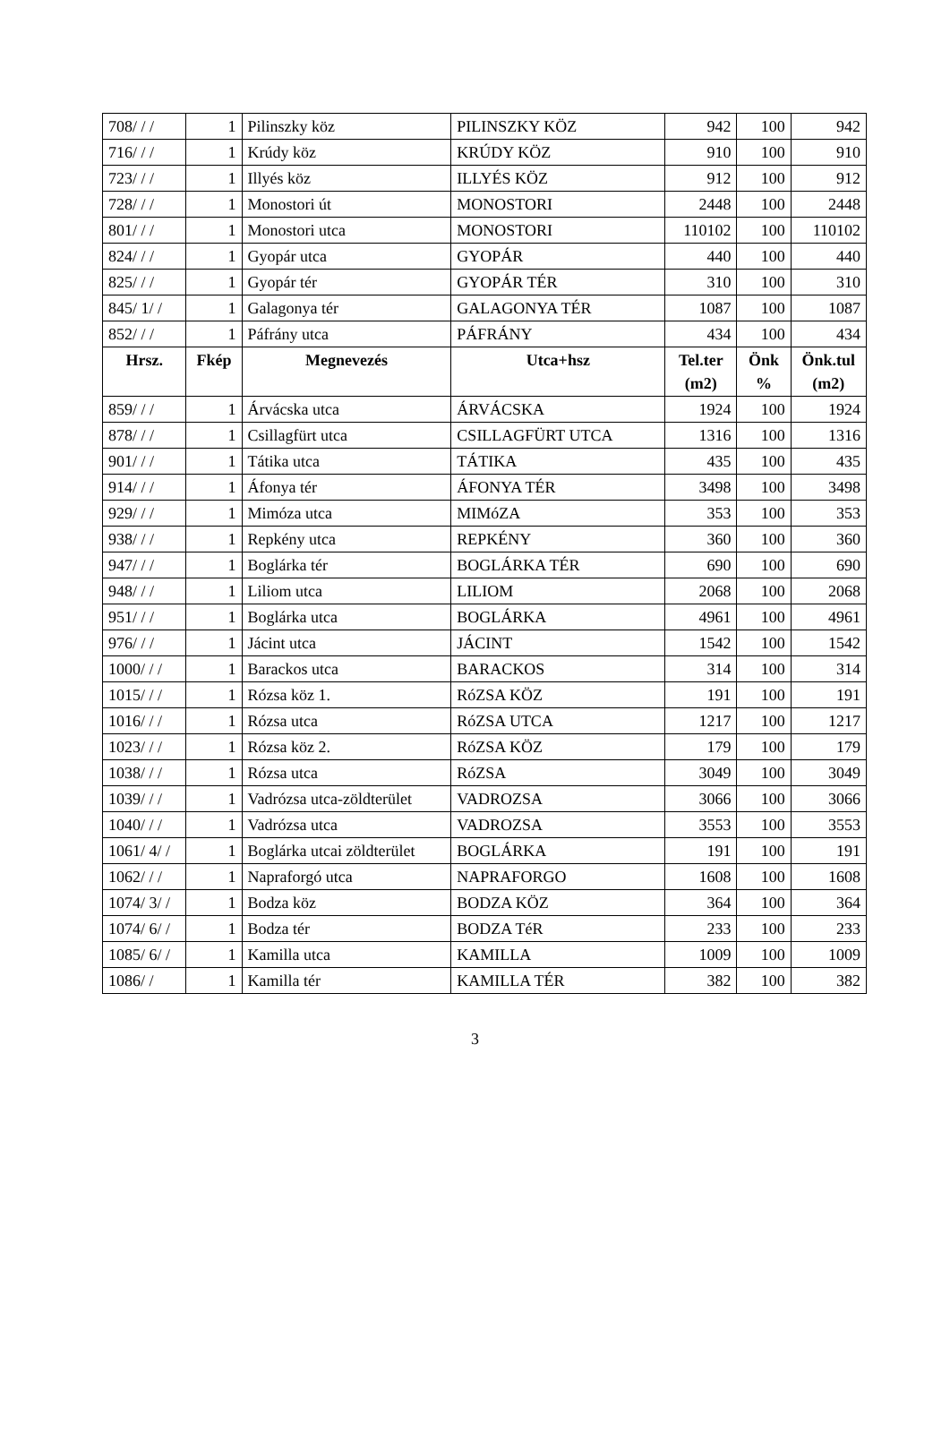| 708/ / / | 1 | Pilinszky köz | PILINSZKY KÖZ | 942 | 100 | 942 |
| 716/ / / | 1 | Krúdy köz | KRÚDY KÖZ | 910 | 100 | 910 |
| 723/ / / | 1 | Illyés köz | ILLYÉS KÖZ | 912 | 100 | 912 |
| 728/ / / | 1 | Monostori út | MONOSTORI | 2448 | 100 | 2448 |
| 801/ / / | 1 | Monostori utca | MONOSTORI | 110102 | 100 | 110102 |
| 824/ / / | 1 | Gyopár utca | GYOPÁR | 440 | 100 | 440 |
| 825/ / / | 1 | Gyopár tér | GYOPÁR TÉR | 310 | 100 | 310 |
| 845/ 1/ / | 1 | Galagonya tér | GALAGONYA TÉR | 1087 | 100 | 1087 |
| 852/ / / | 1 | Páfrány utca | PÁFRÁNY | 434 | 100 | 434 |
| Hrsz. | Fkép | Megnevezés | Utca+hsz | Tel.ter (m2) | Önk % | Önk.tul (m2) |
| 859/ / / | 1 | Árvácska utca | ÁRVÁCSKA | 1924 | 100 | 1924 |
| 878/ / / | 1 | Csillagfürt utca | CSILLAGFÜRT UTCA | 1316 | 100 | 1316 |
| 901/ / / | 1 | Tátika utca | TÁTIKA | 435 | 100 | 435 |
| 914/ / / | 1 | Áfonya tér | ÁFONYA TÉR | 3498 | 100 | 3498 |
| 929/ / / | 1 | Mimóza utca | MIMóZA | 353 | 100 | 353 |
| 938/ / / | 1 | Repkény utca | REPKÉNY | 360 | 100 | 360 |
| 947/ / / | 1 | Boglárka tér | BOGLÁRKA TÉR | 690 | 100 | 690 |
| 948/ / / | 1 | Liliom utca | LILIOM | 2068 | 100 | 2068 |
| 951/ / / | 1 | Boglárka utca | BOGLÁRKA | 4961 | 100 | 4961 |
| 976/ / / | 1 | Jácint utca | JÁCINT | 1542 | 100 | 1542 |
| 1000/ / / | 1 | Barackos utca | BARACKOS | 314 | 100 | 314 |
| 1015/ / / | 1 | Rózsa köz 1. | RóZSA KÖZ | 191 | 100 | 191 |
| 1016/ / / | 1 | Rózsa utca | RóZSA UTCA | 1217 | 100 | 1217 |
| 1023/ / / | 1 | Rózsa köz 2. | RóZSA KÖZ | 179 | 100 | 179 |
| 1038/ / / | 1 | Rózsa utca | RóZSA | 3049 | 100 | 3049 |
| 1039/ / / | 1 | Vadrózsa utca-zöldterület | VADROZSA | 3066 | 100 | 3066 |
| 1040/ / / | 1 | Vadrózsa utca | VADROZSA | 3553 | 100 | 3553 |
| 1061/ 4/ / | 1 | Boglárka utcai zöldterület | BOGLÁRKA | 191 | 100 | 191 |
| 1062/ / / | 1 | Napraforgó utca | NAPRAFORGO | 1608 | 100 | 1608 |
| 1074/ 3/ / | 1 | Bodza köz | BODZA KÖZ | 364 | 100 | 364 |
| 1074/ 6/ / | 1 | Bodza tér | BODZA TéR | 233 | 100 | 233 |
| 1085/ 6/ / | 1 | Kamilla utca | KAMILLA | 1009 | 100 | 1009 |
| 1086/ / | 1 | Kamilla tér | KAMILLA TÉR | 382 | 100 | 382 |
3